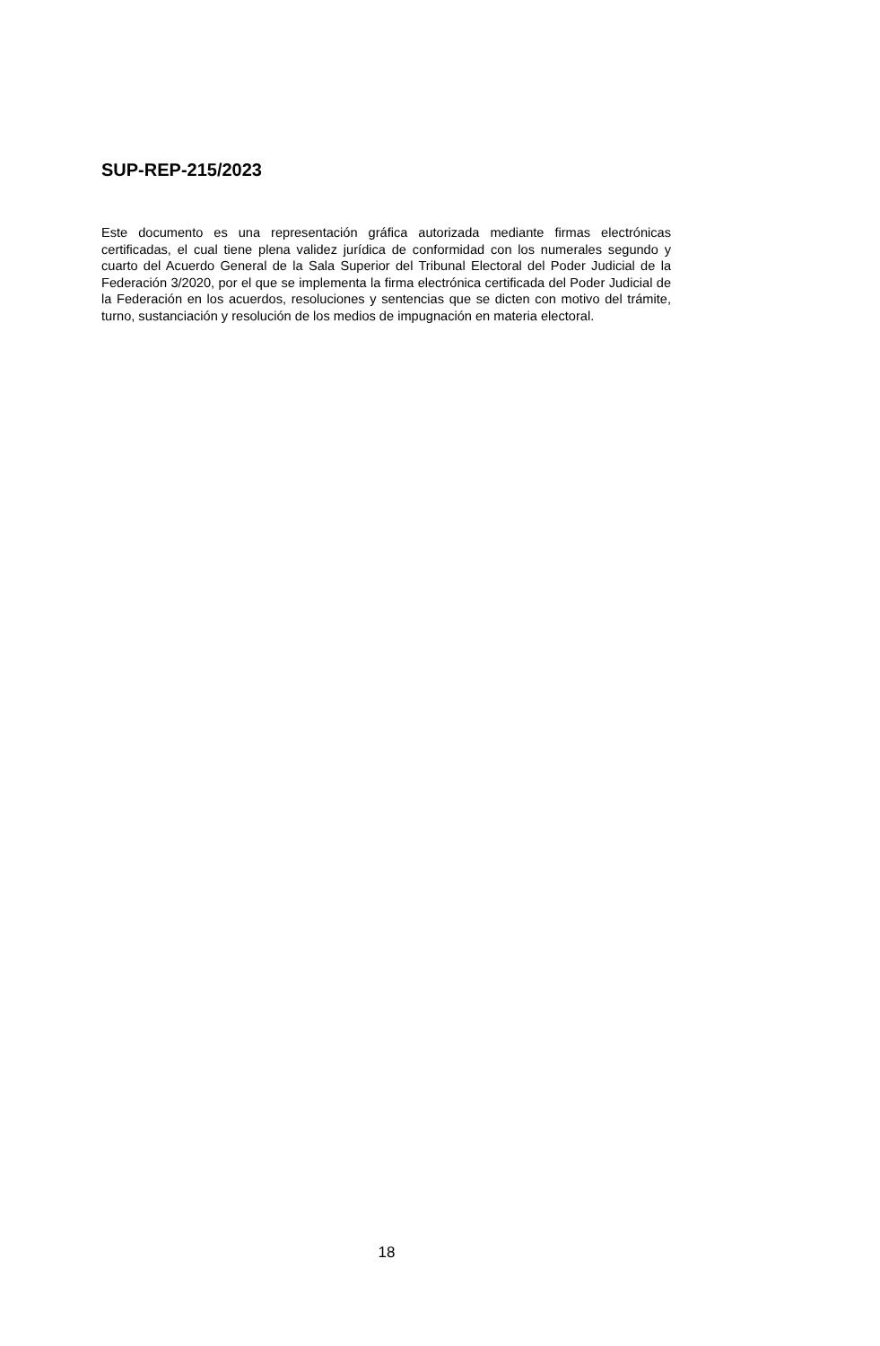SUP-REP-215/2023
Este documento es una representación gráfica autorizada mediante firmas electrónicas certificadas, el cual tiene plena validez jurídica de conformidad con los numerales segundo y cuarto del Acuerdo General de la Sala Superior del Tribunal Electoral del Poder Judicial de la Federación 3/2020, por el que se implementa la firma electrónica certificada del Poder Judicial de la Federación en los acuerdos, resoluciones y sentencias que se dicten con motivo del trámite, turno, sustanciación y resolución de los medios de impugnación en materia electoral.
18